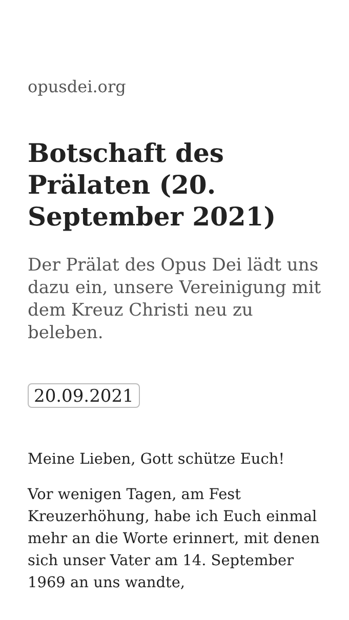opusdei.org
Botschaft des Prälaten (20. September 2021)
Der Prälat des Opus Dei lädt uns dazu ein, unsere Vereinigung mit dem Kreuz Christi neu zu beleben.
20.09.2021
Meine Lieben, Gott schütze Euch!
Vor wenigen Tagen, am Fest Kreuzerhöhung, habe ich Euch einmal mehr an die Worte erinnert, mit denen sich unser Vater am 14. September 1969 an uns wandte,